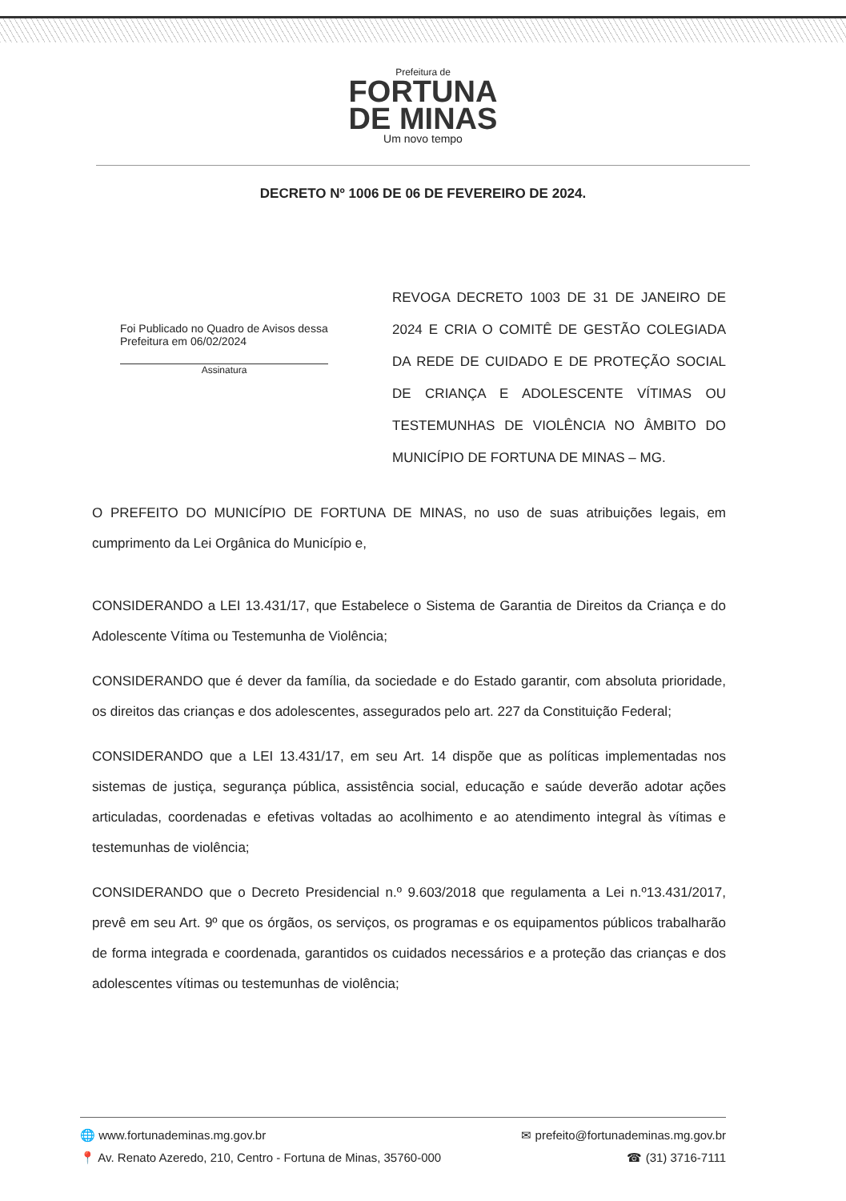Prefeitura de
FORTUNA
DE MINAS
Um novo tempo
DECRETO Nº 1006 DE 06 DE FEVEREIRO DE 2024.
Foi Publicado no Quadro de Avisos dessa Prefeitura em 06/02/2024
Assinatura
REVOGA DECRETO 1003 DE 31 DE JANEIRO DE 2024 E CRIA O COMITÊ DE GESTÃO COLEGIADA DA REDE DE CUIDADO E DE PROTEÇÃO SOCIAL DE CRIANÇA E ADOLESCENTE VÍTIMAS OU TESTEMUNHAS DE VIOLÊNCIA NO ÂMBITO DO MUNICÍPIO DE FORTUNA DE MINAS – MG.
O PREFEITO DO MUNICÍPIO DE FORTUNA DE MINAS, no uso de suas atribuições legais, em cumprimento da Lei Orgânica do Município e,
CONSIDERANDO a LEI 13.431/17, que Estabelece o Sistema de Garantia de Direitos da Criança e do Adolescente Vítima ou Testemunha de Violência;
CONSIDERANDO que é dever da família, da sociedade e do Estado garantir, com absoluta prioridade, os direitos das crianças e dos adolescentes, assegurados pelo art. 227 da Constituição Federal;
CONSIDERANDO que a LEI 13.431/17, em seu Art. 14 dispõe que as políticas implementadas nos sistemas de justiça, segurança pública, assistência social, educação e saúde deverão adotar ações articuladas, coordenadas e efetivas voltadas ao acolhimento e ao atendimento integral às vítimas e testemunhas de violência;
CONSIDERANDO que o Decreto Presidencial n.º 9.603/2018 que regulamenta a Lei n.º13.431/2017, prevê em seu Art. 9º que os órgãos, os serviços, os programas e os equipamentos públicos trabalharão de forma integrada e coordenada, garantidos os cuidados necessários e a proteção das crianças e dos adolescentes vítimas ou testemunhas de violência;
🌐 www.fortunademinas.mg.gov.br ✉ prefeito@fortunademinas.mg.gov.br
📍 Av. Renato Azeredo, 210, Centro - Fortuna de Minas, 35760-000 ☎ (31) 3716-7111